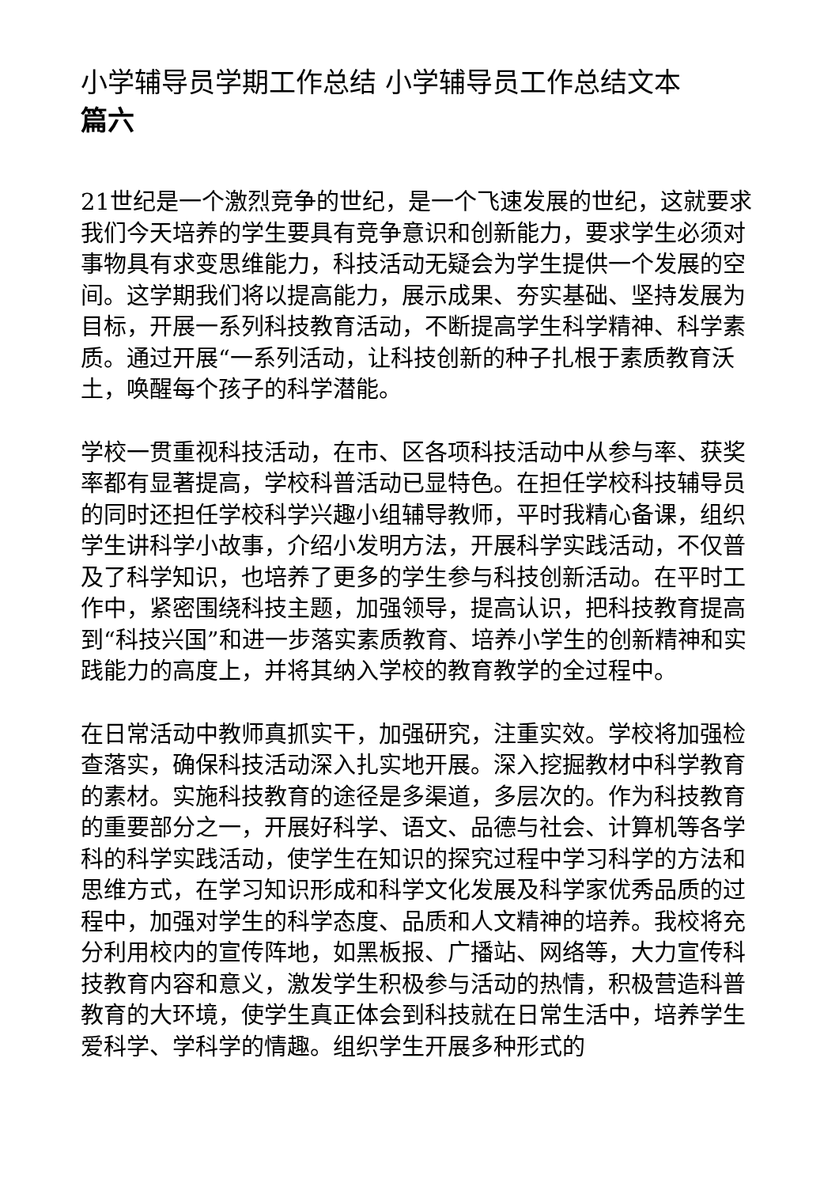小学辅导员学期工作总结 小学辅导员工作总结文本
篇六
21世纪是一个激烈竞争的世纪，是一个飞速发展的世纪，这就要求我们今天培养的学生要具有竞争意识和创新能力，要求学生必须对事物具有求变思维能力，科技活动无疑会为学生提供一个发展的空间。这学期我们将以提高能力，展示成果、夯实基础、坚持发展为目标，开展一系列科技教育活动，不断提高学生科学精神、科学素质。通过开展“一系列活动，让科技创新的种子扎根于素质教育沃土，唤醒每个孩子的科学潜能。
学校一贯重视科技活动，在市、区各项科技活动中从参与率、获奖率都有显著提高，学校科普活动已显特色。在担任学校科技辅导员的同时还担任学校科学兴趣小组辅导教师，平时我精心备课，组织学生讲科学小故事，介绍小发明方法，开展科学实践活动，不仅普及了科学知识，也培养了更多的学生参与科技创新活动。在平时工作中，紧密围绕科技主题，加强领导，提高认识，把科技教育提高到“科技兴国”和进一步落实素质教育、培养小学生的创新精神和实践能力的高度上，并将其纳入学校的教育教学的全过程中。
在日常活动中教师真抓实干，加强研究，注重实效。学校将加强检查落实，确保科技活动深入扎实地开展。深入挖掘教材中科学教育的素材。实施科技教育的途径是多渠道，多层次的。作为科技教育的重要部分之一，开展好科学、语文、品德与社会、计算机等各学科的科学实践活动，使学生在知识的探究过程中学习科学的方法和思维方式，在学习知识形成和科学文化发展及科学家优秀品质的过程中，加强对学生的科学态度、品质和人文精神的培养。我校将充分利用校内的宣传阵地，如黑板报、广播站、网络等，大力宣传科技教育内容和意义，激发学生积极参与活动的热情，积极营造科普教育的大环境，使学生真正体会到科技就在日常生活中，培养学生爱科学、学科学的情趣。组织学生开展多种形式的